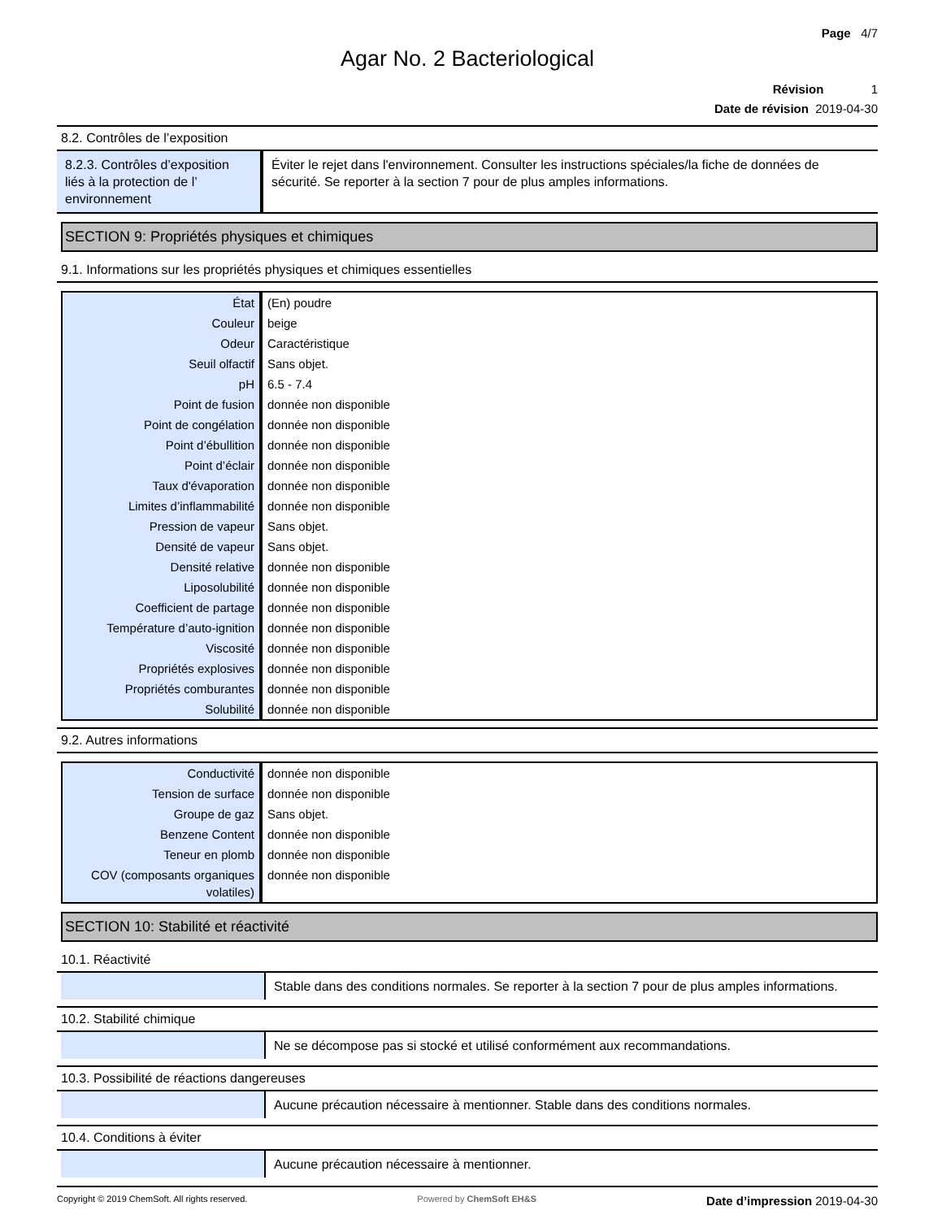Page 4/7
Agar No. 2 Bacteriological
Révision 1
Date de révision 2019-04-30
8.2. Contrôles de l’exposition
| 8.2.3. Contrôles d’exposition liés à la protection de l’ environnement | Éviter le rejet dans l'environnement. Consulter les instructions spéciales/la fiche de données de sécurité. Se reporter à la section 7 pour de plus amples informations. |
SECTION 9: Propriétés physiques et chimiques
9.1. Informations sur les propriétés physiques et chimiques essentielles
| État | (En) poudre |
| Couleur | beige |
| Odeur | Caractéristique |
| Seuil olfactif | Sans objet. |
| pH | 6.5 - 7.4 |
| Point de fusion | donnée non disponible |
| Point de congélation | donnée non disponible |
| Point d’ébullition | donnée non disponible |
| Point d’éclair | donnée non disponible |
| Taux d'évaporation | donnée non disponible |
| Limites d’inflammabilité | donnée non disponible |
| Pression de vapeur | Sans objet. |
| Densité de vapeur | Sans objet. |
| Densité relative | donnée non disponible |
| Liposolubilité | donnée non disponible |
| Coefficient de partage | donnée non disponible |
| Température d’auto-ignition | donnée non disponible |
| Viscosité | donnée non disponible |
| Propriétés explosives | donnée non disponible |
| Propriétés comburantes | donnée non disponible |
| Solubilité | donnée non disponible |
9.2. Autres informations
| Conductivité | donnée non disponible |
| Tension de surface | donnée non disponible |
| Groupe de gaz | Sans objet. |
| Benzene Content | donnée non disponible |
| Teneur en plomb | donnée non disponible |
| COV (composants organiques volatiles) | donnée non disponible |
SECTION 10: Stabilité et réactivité
10.1. Réactivité
| | Stable dans des conditions normales. Se reporter à la section 7 pour de plus amples informations. |
10.2. Stabilité chimique
| | Ne se décompose pas si stocké et utilisé conformément aux recommandations. |
10.3. Possibilité de réactions dangereuses
| | Aucune précaution nécessaire à mentionner. Stable dans des conditions normales. |
10.4. Conditions à éviter
| | Aucune précaution nécessaire à mentionner. |
Copyright © 2019 ChemSoft. All rights reserved. Powered by ChemSoft EH&S Date d’impression 2019-04-30